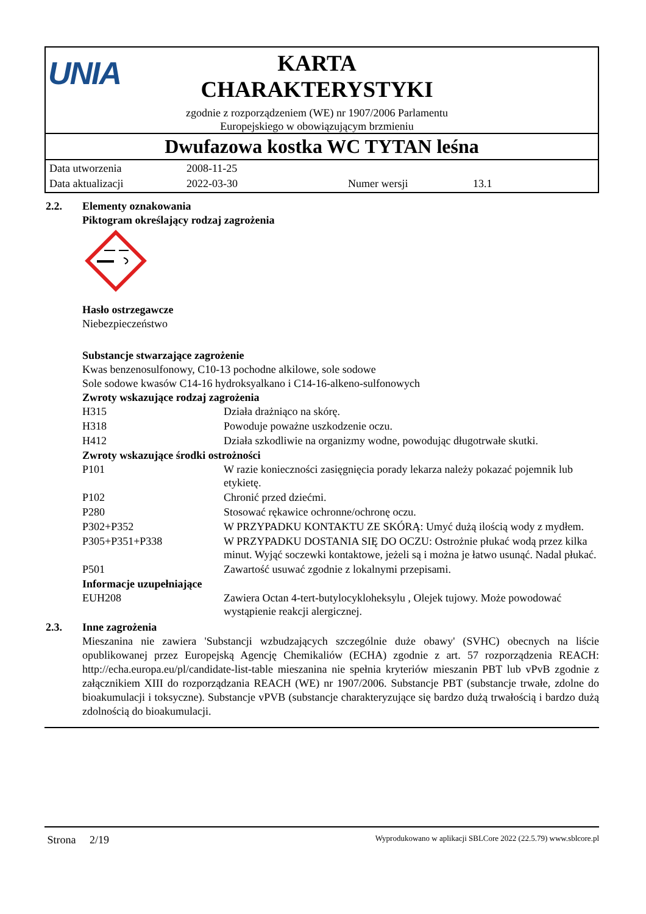UNIA
KARTA
CHARAKTERYSTYKI
zgodnie z rozporządzeniem (WE) nr 1907/2006 Parlamentu
Europejskiego w obowiązującym brzmieniu
Dwufazowa kostka WC TYTAN leśna
| Data utworzenia | 2008-11-25 | | |
| Data aktualizacji | 2022-03-30 | Numer wersji | 13.1 |
2.2. Elementy oznakowania
Piktogram określający rodzaj zagrożenia
Hasło ostrzegawcze
Niebezpieczeństwo
Substancje stwarzające zagrożenie
Kwas benzenosulfonowy, C10-13 pochodne alkilowe, sole sodowe
Sole sodowe kwasów C14-16 hydroksyalkano i C14-16-alkeno-sulfonowych
Zwroty wskazujące rodzaj zagrożenia
| H315 | Działa drażniąco na skórę. |
| H318 | Powoduje poważne uszkodzenie oczu. |
| H412 | Działa szkodliwie na organizmy wodne, powodując długotrwałe skutki. |
Zwroty wskazujące środki ostrożności
| P101 | W razie konieczności zasięgnięcia porady lekarza należy pokazać pojemnik lub etykietę. |
| P102 | Chronić przed dziećmi. |
| P280 | Stosować rękawice ochronne/ochronę oczu. |
| P302+P352 | W PRZYPADKU KONTAKTU ZE SKÓRĄ: Umyć dużą ilością wody z mydłem. |
| P305+P351+P338 | W PRZYPADKU DOSTANIA SIĘ DO OCZU: Ostrożnie płukać wodą przez kilka minut. Wyjąć soczewki kontaktowe, jeżeli są i można je łatwo usunąć. Nadal płukać. |
| P501 | Zawartość usuwać zgodnie z lokalnymi przepisami. |
Informacje uzupełniające
| EUH208 | Zawiera Octan 4-tert-butylocykloheksylu , Olejek tujowy. Może powodować wystąpienie reakcji alergicznej. |
2.3. Inne zagrożenia
Mieszanina nie zawiera 'Substancji wzbudzających szczególnie duże obawy' (SVHC) obecnych na liście opublikowanej przez Europejską Agencję Chemikaliów (ECHA) zgodnie z art. 57 rozporządzenia REACH: http://echa.europa.eu/pl/candidate-list-table mieszanina nie spełnia kryteriów mieszanin PBT lub vPvB zgodnie z załącznikiem XIII do rozporządzania REACH (WE) nr 1907/2006. Substancje PBT (substancje trwałe, zdolne do bioakumulacji i toksyczne). Substancje vPVB (substancje charakteryzujące się bardzo dużą trwałością i bardzo dużą zdolnością do bioakumulacji.
Strona 2/19 Wyprodukowano w aplikacji SBLCore 2022 (22.5.79) www.sblcore.pl